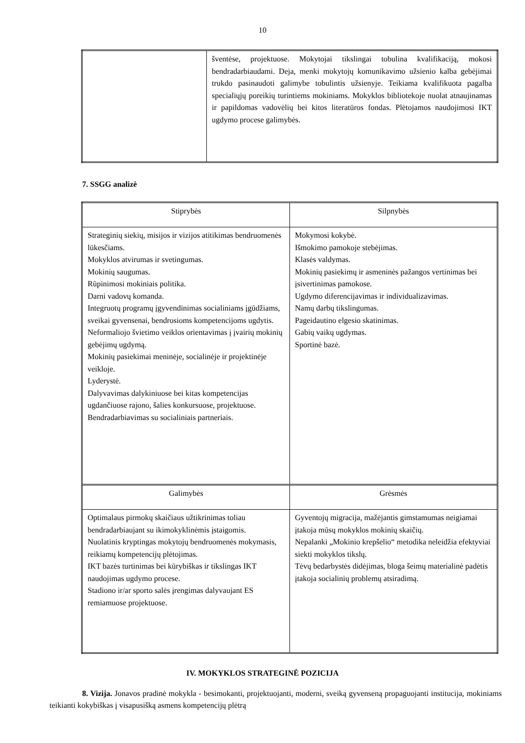10
| | šventėse, projektuose. Mokytojai tikslingai tobulina kvalifikaciją, mokosi bendradarbiaudami. Deja, menki mokytojų komunikavimo užsienio kalba gebėjimai trukdo pasinaudoti galimybe tobulintis užsienyje. Teikiama kvalifikuota pagalba specialiųjų poreikių turintiems mokiniams. Mokyklos bibliotekoje nuolat atnaujinamas ir papildomas vadovėlių bei kitos literatūros fondas. Plėtojamos naudojimosi IKT ugdymo procese galimybės. |
7. SSGG analizė
| Stiprybės | Silpnybės |
| Strateginių siekių, misijos ir vizijos atitikimas bendruomenės lūkesčiams. Mokyklos atvirumas ir svetingumas. Mokinių saugumas. Rūpinimosi mokiniais politika. Darni vadovų komanda. Integruotų programų įgyvendinimas socialiniams įgūdžiams, sveikai gyvensenai, bendrosioms kompetencijoms ugdytis. Neformaliojo švietimo veiklos orientavimas į įvairių mokinių gebėjimų ugdymą. Mokinių pasiekimai meninėje, socialinėje ir projektinėje veikloje. Lyderystė. Dalyvavimas dalykiniuose bei kitas kompetencijas ugdančiuose rajono, šalies konkursuose, projektuose. Bendradarbiavimas su socialiniais partneriais. | Mokymosi kokybė. Išmokimo pamokoje stebėjimas. Klasės valdymas. Mokinių pasiekimų ir asmeninės pažangos vertinimas bei įsivertinimas pamokose. Ugdymo diferencijavimas ir individualizavimas. Namų darbų tikslingumas. Pageidautino elgesio skatinimas. Gabių vaikų ugdymas. Sportinė bazė. |
| Galimybės | Grėsmės |
| Optimalaus pirmokų skaičiaus užtikrinimas toliau bendradarbiaujant su ikimokyklinėmis įstaigomis. Nuolatinis kryptingas mokytojų bendruomenės mokymasis, reikiamų kompetencijų plėtojimas. IKT bazės turtinimas bei kūrybiškas ir tikslingas IKT naudojimas ugdymo procese. Stadiono ir/ar sporto salės įrengimas dalyvaujant ES remiamuose projektuose. | Gyventojų migracija, mažėjantis gimstamumas neigiamai įtakoja mūsų mokyklos mokinių skaičių. Nepalanki „Mokinio krepšelio“ metodika neleidžia efektyviai siekti mokyklos tikslų. Tėvų bedarbystės didėjimas, bloga šeimų materialinė padėtis įtakoja socialinių problemų atsiradimą. |
IV. MOKYKLOS STRATEGINĖ POZICIJA
8. Vizija. Jonavos pradinė mokykla - besimokanti, projektuojanti, moderni, sveiką gyvenseną propaguojanti institucija, mokiniams teikianti kokybiškas į visapusišką asmens kompetencijų plėtrą